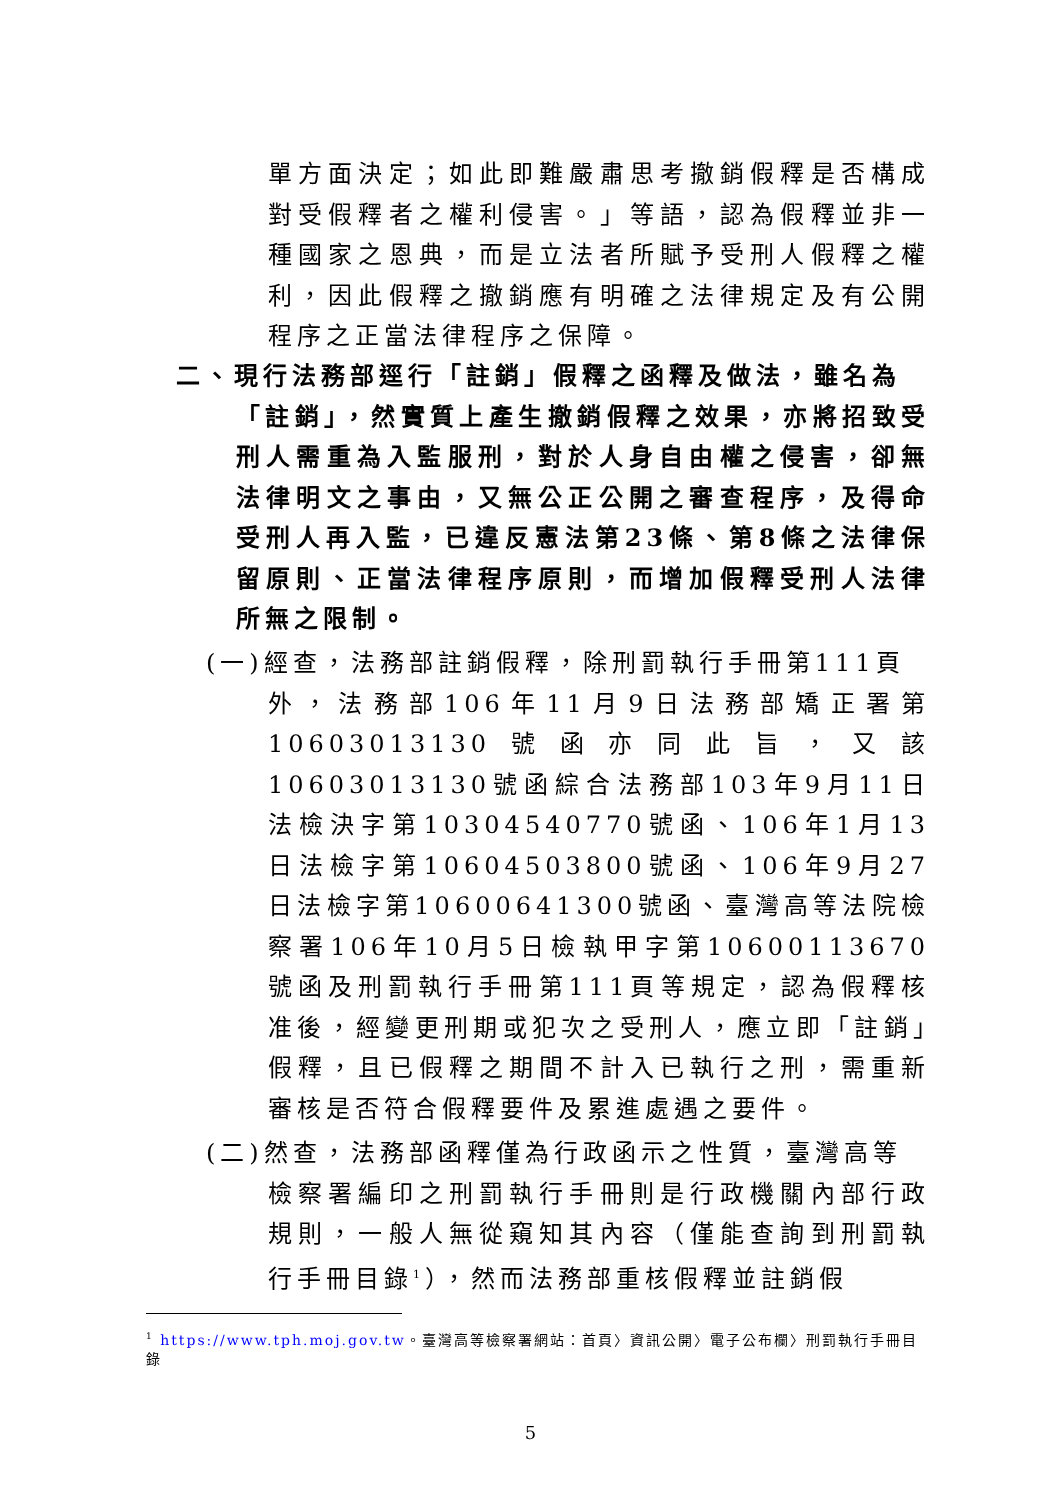單方面決定；如此即難嚴肅思考撤銷假釋是否構成對受假釋者之權利侵害。」等語，認為假釋並非一種國家之恩典，而是立法者所賦予受刑人假釋之權利，因此假釋之撤銷應有明確之法律規定及有公開程序之正當法律程序之保障。
二、現行法務部逕行「註銷」假釋之函釋及做法，雖名為
「註銷」，然實質上產生撤銷假釋之效果，亦將招致受刑人需重為入監服刑，對於人身自由權之侵害，卻無法律明文之事由，又無公正公開之審查程序，及得命受刑人再入監，已違反憲法第23條、第8條之法律保留原則、正當法律程序原則，而增加假釋受刑人法律所無之限制。
(一)經查，法務部註銷假釋，除刑罰執行手冊第111頁
外，法務部106年11月9日法務部矯正署第10603013130號函亦同此旨，又該10603013130號函綜合法務部103年9月11日法檢決字第10304540770號函、106年1月13日法檢字第10604503800號函、106年9月27日法檢字第10600641300號函、臺灣高等法院檢察署106年10月5日檢執甲字第10600113670號函及刑罰執行手冊第111頁等規定，認為假釋核准後，經變更刑期或犯次之受刑人，應立即「註銷」假釋，且已假釋之期間不計入已執行之刑，需重新審核是否符合假釋要件及累進處遇之要件。
(二)然查，法務部函釋僅為行政函示之性質，臺灣高等
檢察署編印之刑罰執行手冊則是行政機關內部行政規則，一般人無從窺知其內容（僅能查詢到刑罰執行手冊目錄<sup>1</sup>），然而法務部重核假釋並註銷假
<sup>1</sup> https://www.tph.moj.gov.tw。臺灣高等檢察署網站：首頁〉資訊公開〉電子公布欄〉刑罰執行手冊目錄
5